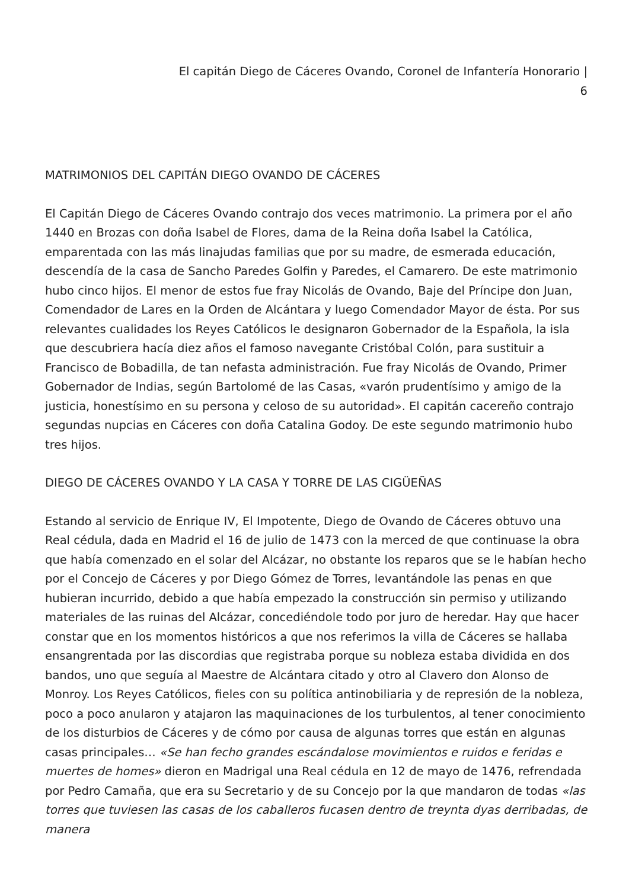El capitán Diego de Cáceres Ovando, Coronel de Infantería Honorario |
6
MATRIMONIOS DEL CAPITÁN DIEGO OVANDO DE CÁCERES
El Capitán Diego de Cáceres Ovando contrajo dos veces matrimonio. La primera por el año 1440 en Brozas con doña Isabel de Flores, dama de la Reina doña Isabel la Católica, emparentada con las más linajudas familias que por su madre, de esmerada educación, descendía de la casa de Sancho Paredes Golfin y Paredes, el Camarero. De este matrimonio hubo cinco hijos. El menor de estos fue fray Nicolás de Ovando, Baje del Príncipe don Juan, Comendador de Lares en la Orden de Alcántara y luego Comendador Mayor de ésta. Por sus relevantes cualidades los Reyes Católicos le designaron Gobernador de la Española, la isla que descubriera hacía diez años el famoso navegante Cristóbal Colón, para sustituir a Francisco de Bobadilla, de tan nefasta administración. Fue fray Nicolás de Ovando, Primer Gobernador de Indias, según Bartolomé de las Casas, «varón prudentísimo y amigo de la justicia, honestísimo en su persona y celoso de su autoridad». El capitán cacereño contrajo segundas nupcias en Cáceres con doña Catalina Godoy. De este segundo matrimonio hubo tres hijos.
DIEGO DE CÁCERES OVANDO Y LA CASA Y TORRE DE LAS CIGÜEÑAS
Estando al servicio de Enrique IV, El Impotente, Diego de Ovando de Cáceres obtuvo una Real cédula, dada en Madrid el 16 de julio de 1473 con la merced de que continuase la obra que había comenzado en el solar del Alcázar, no obstante los reparos que se le habían hecho por el Concejo de Cáceres y por Diego Gómez de Torres, levantándole las penas en que hubieran incurrido, debido a que había empezado la construcción sin permiso y utilizando materiales de las ruinas del Alcázar, concediéndole todo por juro de heredar. Hay que hacer constar que en los momentos históricos a que nos referimos la villa de Cáceres se hallaba ensangrentada por las discordias que registraba porque su nobleza estaba dividida en dos bandos, uno que seguía al Maestre de Alcántara citado y otro al Clavero don Alonso de Monroy. Los Reyes Católicos, fieles con su política antinobiliaria y de represión de la nobleza, poco a poco anularon y atajaron las maquinaciones de los turbulentos, al tener conocimiento de los disturbios de Cáceres y de cómo por causa de algunas torres que están en algunas casas principales… «Se han fecho grandes escándalose movimientos e ruidos e feridas e muertes de homes» dieron en Madrigal una Real cédula en 12 de mayo de 1476, refrendada por Pedro Camaña, que era su Secretario y de su Concejo por la que mandaron de todas «las torres que tuviesen las casas de los caballeros fucasen dentro de treynta dyas derribadas, de manera